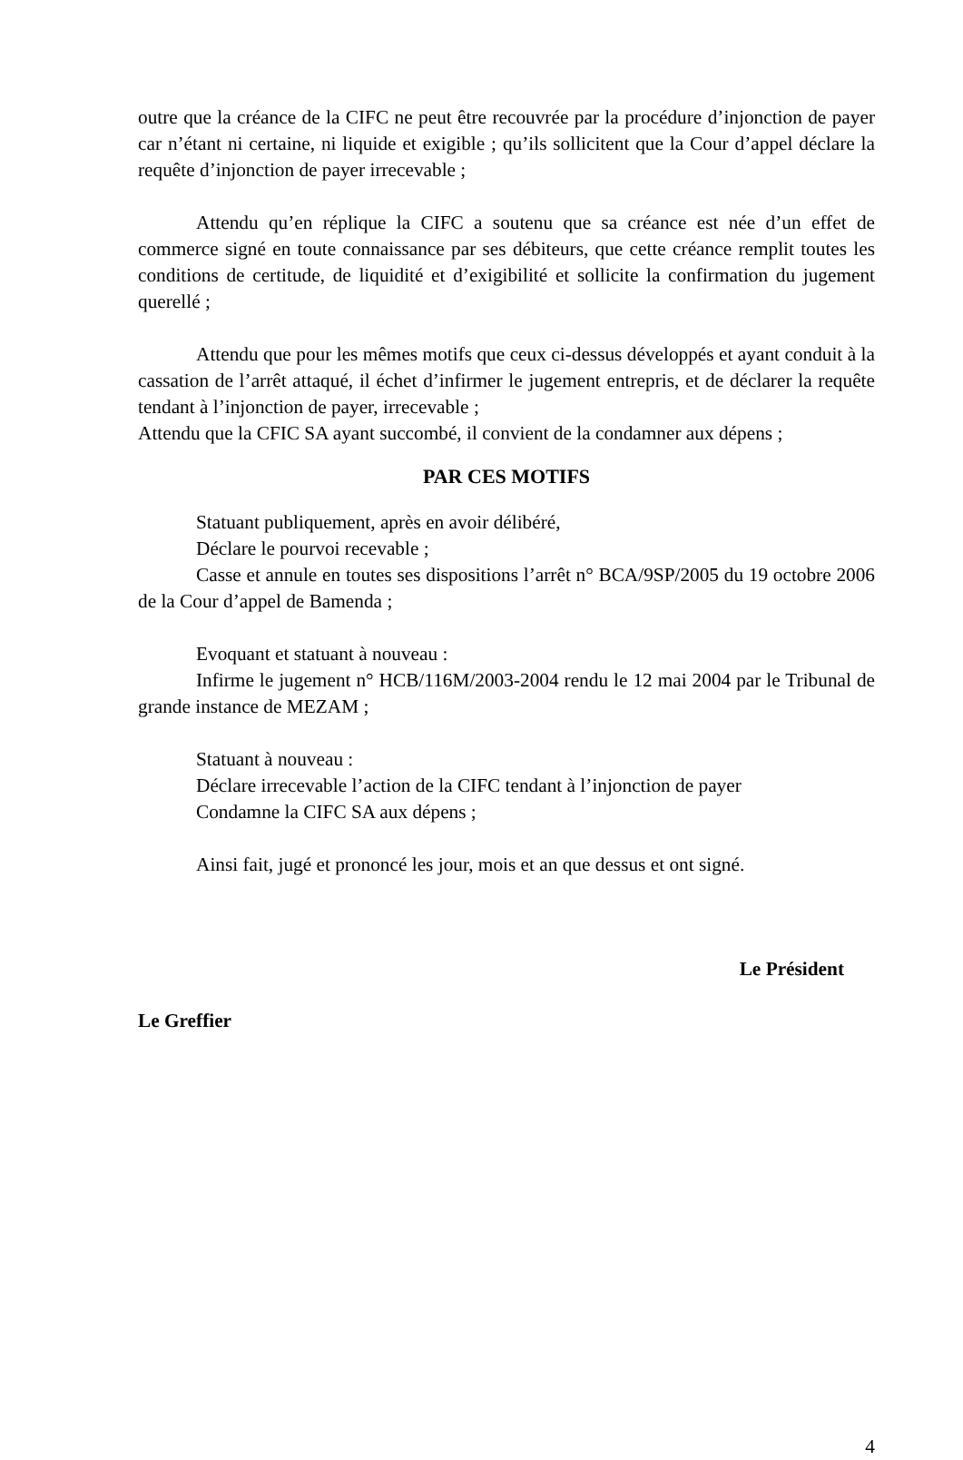outre que la créance de la CIFC ne peut être recouvrée par la procédure d’injonction de payer car n’étant ni certaine, ni liquide et exigible ; qu’ils sollicitent que la Cour d’appel déclare la requête d’injonction de payer irrecevable ;
Attendu qu’en réplique la CIFC a soutenu que sa créance est née d’un effet de commerce signé en toute connaissance par ses débiteurs, que cette créance remplit toutes les conditions de certitude, de liquidité et d’exigibilité et sollicite la confirmation du jugement querellé ;
Attendu que pour les mêmes motifs que ceux ci-dessus développés et ayant conduit à la cassation de l’arrêt attaqué, il échet d’infirmer le jugement entrepris, et de déclarer la requête tendant à l’injonction de payer, irrecevable ;
Attendu que la CFIC SA ayant succombé, il convient de la condamner aux dépens ;
PAR CES MOTIFS
Statuant publiquement, après en avoir délibéré,
Déclare le pourvoi recevable ;
Casse et annule en toutes ses dispositions l’arrêt n° BCA/9SP/2005 du 19 octobre 2006 de la Cour d’appel de Bamenda ;
Evoquant et statuant à nouveau :
Infirme le jugement n° HCB/116M/2003-2004 rendu le 12 mai 2004 par le Tribunal de grande instance de MEZAM ;
Statuant à nouveau :
Déclare irrecevable l’action de la CIFC tendant à l’injonction de payer
Condamne la CIFC SA aux dépens ;
Ainsi fait, jugé et prononcé les jour, mois et an que dessus et ont signé.
Le Président
Le Greffier
4